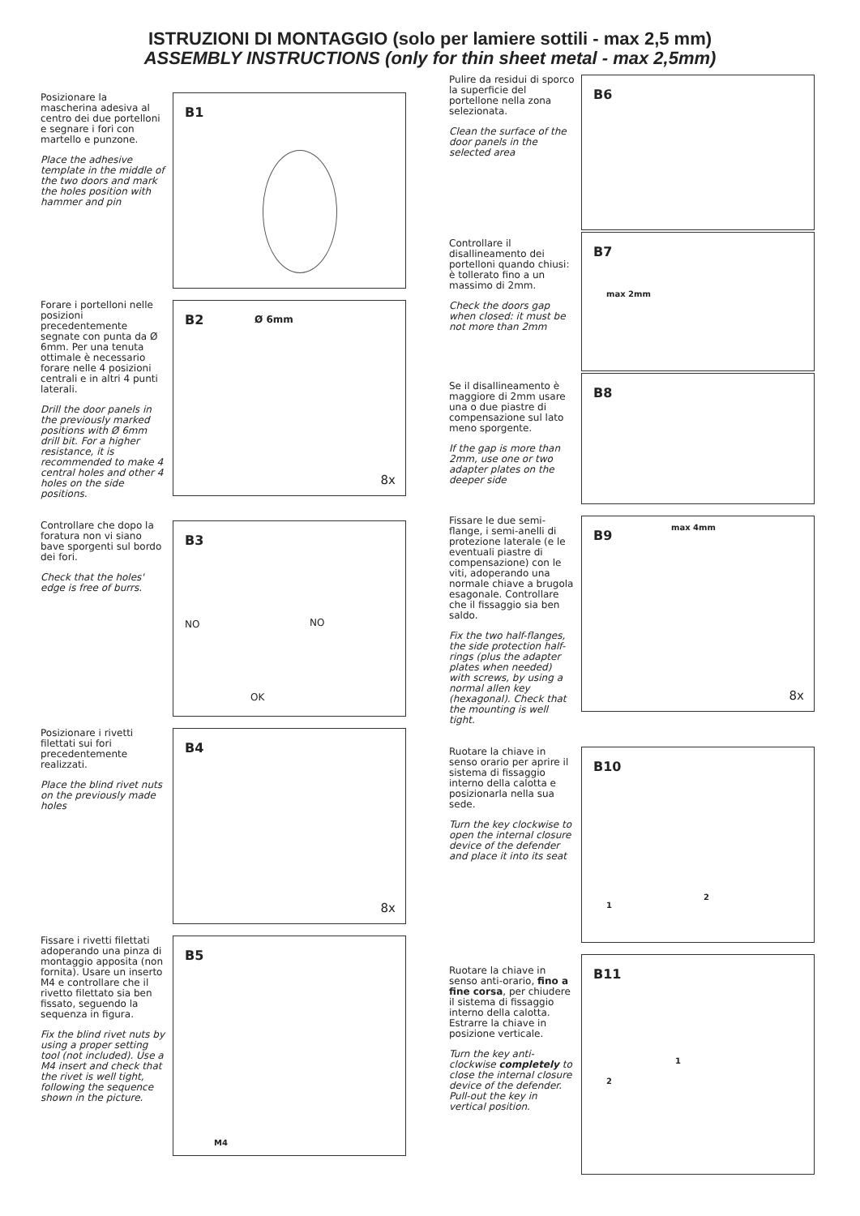ISTRUZIONI DI MONTAGGIO (solo per lamiere sottili - max 2,5 mm)
ASSEMBLY INSTRUCTIONS (only for thin sheet metal - max 2,5mm)
Posizionare la mascherina adesiva al centro dei due portelloni e segnare i fori con martello e punzone.
Place the adhesive template in the middle of the two doors and mark the holes position with hammer and pin
B1
Forare i portelloni nelle posizioni precedentemente segnate con punta da Ø 6mm. Per una tenuta ottimale è necessario forare nelle 4 posizioni centrali e in altri 4 punti laterali.
Drill the door panels in the previously marked positions with Ø 6mm drill bit. For a higher resistance, it is recommended to make 4 central holes and other 4 holes on the side positions.
B2 Ø 6mm
8x
Controllare che dopo la foratura non vi siano bave sporgenti sul bordo dei fori.
Check that the holes' edge is free of burrs.
B3
NO NO
OK
Posizionare i rivetti filettati sui fori precedentemente realizzati.
Place the blind rivet nuts on the previously made holes
B4
8x
Fissare i rivetti filettati adoperando una pinza di montaggio apposita (non fornita). Usare un inserto M4 e controllare che il rivetto filettato sia ben fissato, seguendo la sequenza in figura.
Fix the blind rivet nuts by using a proper setting tool (not included). Use a M4 insert and check that the rivet is well tight, following the sequence shown in the picture.
B5
M4
Pulire da residui di sporco la superficie del portellone nella zona selezionata.
Clean the surface of the door panels in the selected area
B6
Controllare il disallineamento dei portelloni quando chiusi: è tollerato fino a un massimo di 2mm.
Check the doors gap when closed: it must be not more than 2mm
B7
max 2mm
Se il disallineamento è maggiore di 2mm usare una o due piastre di compensazione sul lato meno sporgente.
If the gap is more than 2mm, use one or two adapter plates on the deeper side
B8
Fissare le due semi-flange, i semi-anelli di protezione laterale (e le eventuali piastre di compensazione) con le viti, adoperando una normale chiave a brugola esagonale. Controllare che il fissaggio sia ben saldo.
Fix the two half-flanges, the side protection half-rings (plus the adapter plates when needed) with screws, by using a normal allen key (hexagonal). Check that the mounting is well tight.
B9
max 4mm
8x
Ruotare la chiave in senso orario per aprire il sistema di fissaggio interno della calotta e posizionarla nella sua sede.
Turn the key clockwise to open the internal closure device of the defender and place it into its seat
B10
1
2
Ruotare la chiave in senso anti-orario, fino a fine corsa, per chiudere il sistema di fissaggio interno della calotta. Estrarre la chiave in posizione verticale.
Turn the key anti-clockwise completely to close the internal closure device of the defender. Pull-out the key in vertical position.
B11
1
2